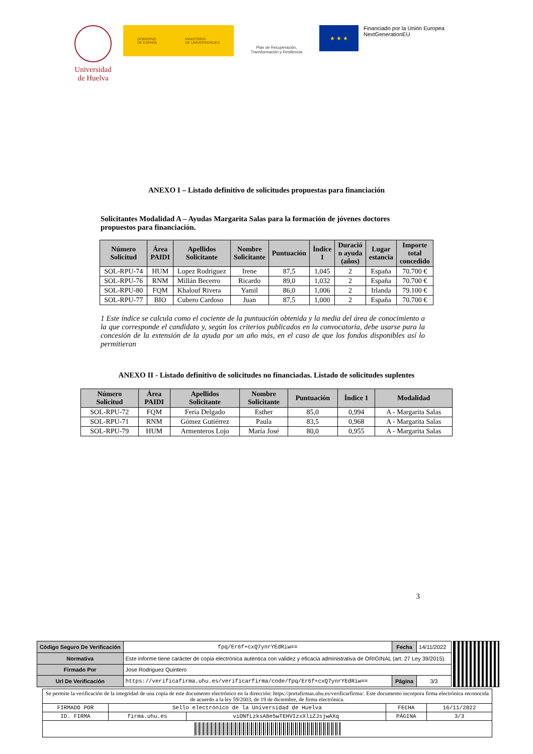Universidad de Huelva
GOBIERNO
DE ESPAÑA MINISTERIO
DE UNIVERSIDADES
Plan de Recuperación,
Transformación y Resiliencia
★ ★ ★
Financiado por la Unión Europea
NextGenerationEU
ANEXO I – Listado definitivo de solicitudes propuestas para financiación
Solicitantes Modalidad A – Ayudas Margarita Salas para la formación de jóvenes doctores propuestos para financiación.
| Número Solicitud | Área PAIDI | Apellidos Solicitante | Nombre Solicitante | Puntuación | Índice 1 | Duració n ayuda (años) | Lugar estancia | Importe total concedido |
| --- | --- | --- | --- | --- | --- | --- | --- | --- |
| SOL-RPU-74 | HUM | Lopez Rodriguez | Irene | 87,5 | 1,045 | 2 | España | 70.700 € |
| SOL-RPU-76 | RNM | Millán Becerro | Ricardo | 89,0 | 1,032 | 2 | España | 70.700 € |
| SOL-RPU-80 | FQM | Khalouf Rivera | Yamil | 86,0 | 1,006 | 2 | Irlanda | 79.100 € |
| SOL-RPU-77 | BIO | Cubero Cardoso | Juan | 87,5 | 1,000 | 2 | España | 70.700 € |
1 Este índice se calcula como el cociente de la puntuación obtenida y la media del área de conocimiento a la que corresponde el candidato y, según los criterios publicados en la convocatoria, debe usarse para la concesión de la extensión de la ayuda por un año más, en el caso de que los fondos disponibles así lo permitieran
ANEXO II - Listado definitivo de solicitudes no financiadas. Listado de solicitudes suplentes
| Número Solicitud | Área PAIDI | Apellidos Solicitante | Nombre Solicitante | Puntuación | Índice 1 | Modalidad |
| --- | --- | --- | --- | --- | --- | --- |
| SOL-RPU-72 | FQM | Feria Delgado | Esther | 85,0 | 0,994 | A - Margarita Salas |
| SOL-RPU-71 | RNM | Gómez Gutiérrez | Paula | 83,5 | 0,968 | A - Margarita Salas |
| SOL-RPU-79 | HUM | Armenteros Lojo | María José | 80,0 | 0,955 | A - Margarita Salas |
3
| Código Seguro De Verificación | fpq/Er6f+cxQ7ynrYEdRiw== | Fecha | 14/11/2022 |
| Normativa | Este informe tiene carácter de copia electrónica auténtica con validez y eficacia administrativa de ORIGINAL (art. 27 Ley 39/2015). | | |
| Firmado Por | Jose Rodriguez Quintero | | |
| Url De Verificación | https://verificafirma.uhu.es/verificarfirma/code/fpq/Er6f+cxQ7ynrYEdRiw== | Página | 3/3 |
| Se permite la verificación de la integridad de una copia de este documento electrónico en la dirección: https://portafirmas.uhu.es/verificarfirma/. Este documento incorpora firma electrónica reconocida de acuerdo a la ley 59/2003, de 19 de diciembre, de firma electrónica. | | | | |
| FIRMADO POR | Sello electrónico de la Universidad de Huelva | | FECHA | 16/11/2022 |
| ID. FIRMA | firma.uhu.es | viONfLzksA8e5wTEHVIzxXliZJsjwAXq | PÁGINA | 3/3 |